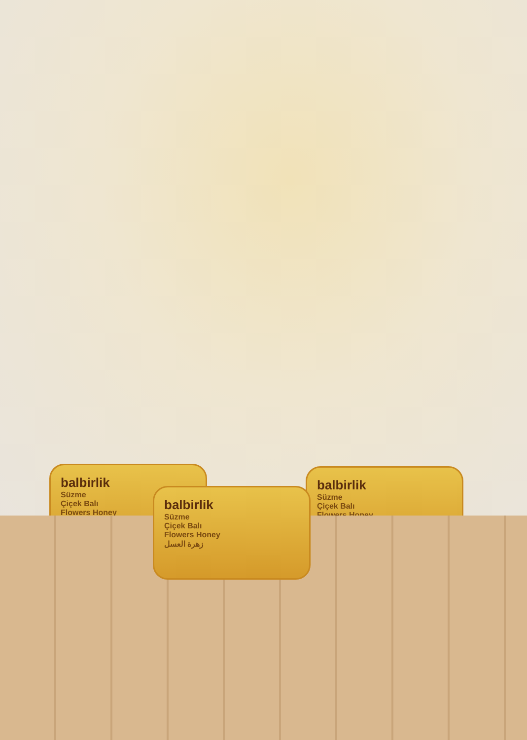balbirlik
Süzme
Çiçek Balı
Flowers Honey
balbirlik
Süzme
Çiçek Balı
Flowers Honey
balbirlik
Süzme
Çiçek Balı
Flowers Honey
زهرة العسل